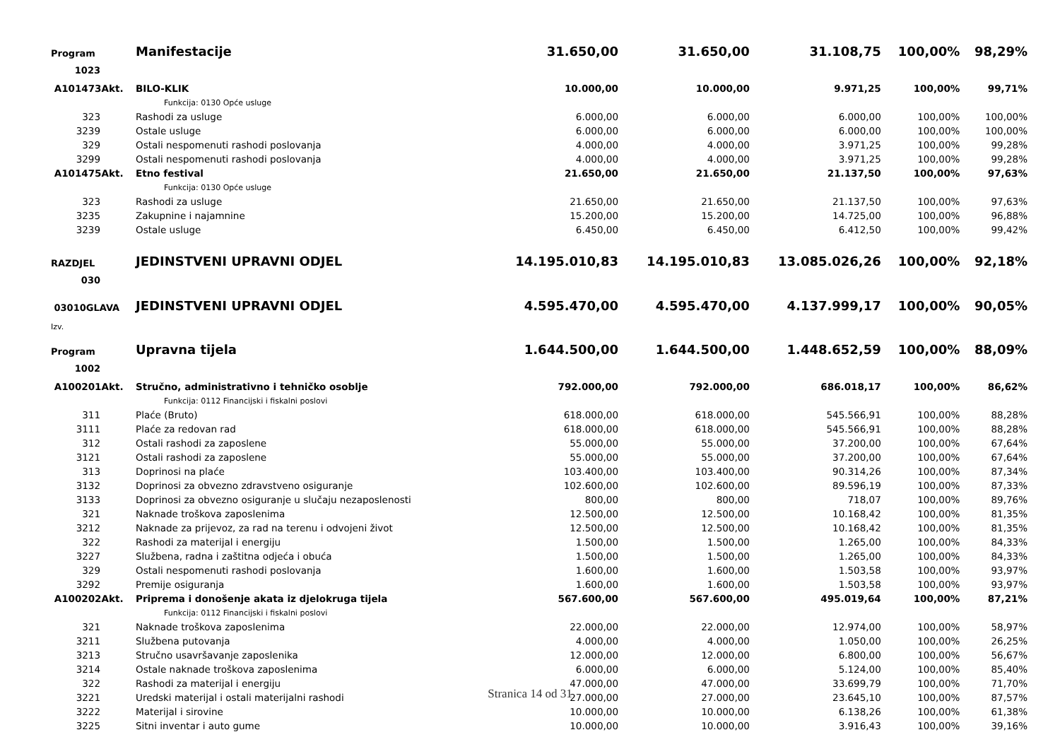| Program | Manifestacije | 31.650,00 | 31.650,00 | 31.108,75 | 100,00% | 98,29% |
| 1023 | | | | | | |
| A101473Akt. | BILO-KLIK | 10.000,00 | 10.000,00 | 9.971,25 | 100,00% | 99,71% |
| | Funkcija: 0130 Opće usluge | | | | | |
| 323 | Rashodi za usluge | 6.000,00 | 6.000,00 | 6.000,00 | 100,00% | 100,00% |
| 3239 | Ostale usluge | 6.000,00 | 6.000,00 | 6.000,00 | 100,00% | 100,00% |
| 329 | Ostali nespomenuti rashodi poslovanja | 4.000,00 | 4.000,00 | 3.971,25 | 100,00% | 99,28% |
| 3299 | Ostali nespomenuti rashodi poslovanja | 4.000,00 | 4.000,00 | 3.971,25 | 100,00% | 99,28% |
| A101475Akt. | Etno festival | 21.650,00 | 21.650,00 | 21.137,50 | 100,00% | 97,63% |
| | Funkcija: 0130 Opće usluge | | | | | |
| 323 | Rashodi za usluge | 21.650,00 | 21.650,00 | 21.137,50 | 100,00% | 97,63% |
| 3235 | Zakupnine i najamnine | 15.200,00 | 15.200,00 | 14.725,00 | 100,00% | 96,88% |
| 3239 | Ostale usluge | 6.450,00 | 6.450,00 | 6.412,50 | 100,00% | 99,42% |
| RAZDJEL | JEDINSTVENI UPRAVNI ODJEL | 14.195.010,83 | 14.195.010,83 | 13.085.026,26 | 100,00% | 92,18% |
| 030 | | | | | | |
| 03010GLAVA | JEDINSTVENI UPRAVNI ODJEL | 4.595.470,00 | 4.595.470,00 | 4.137.999,17 | 100,00% | 90,05% |
| Izv. | | | | | | |
| Program | Upravna tijela | 1.644.500,00 | 1.644.500,00 | 1.448.652,59 | 100,00% | 88,09% |
| 1002 | | | | | | |
| A100201Akt. | Stručno, administrativno i tehničko osoblje | 792.000,00 | 792.000,00 | 686.018,17 | 100,00% | 86,62% |
| | Funkcija: 0112 Financijski i fiskalni poslovi | | | | | |
| 311 | Plaće (Bruto) | 618.000,00 | 618.000,00 | 545.566,91 | 100,00% | 88,28% |
| 3111 | Plaće za redovan rad | 618.000,00 | 618.000,00 | 545.566,91 | 100,00% | 88,28% |
| 312 | Ostali rashodi za zaposlene | 55.000,00 | 55.000,00 | 37.200,00 | 100,00% | 67,64% |
| 3121 | Ostali rashodi za zaposlene | 55.000,00 | 55.000,00 | 37.200,00 | 100,00% | 67,64% |
| 313 | Doprinosi na plaće | 103.400,00 | 103.400,00 | 90.314,26 | 100,00% | 87,34% |
| 3132 | Doprinosi za obvezno zdravstveno osiguranje | 102.600,00 | 102.600,00 | 89.596,19 | 100,00% | 87,33% |
| 3133 | Doprinosi za obvezno osiguranje u slučaju nezaposlenosti | 800,00 | 800,00 | 718,07 | 100,00% | 89,76% |
| 321 | Naknade troškova zaposlenima | 12.500,00 | 12.500,00 | 10.168,42 | 100,00% | 81,35% |
| 3212 | Naknade za prijevoz, za rad na terenu i odvojeni život | 12.500,00 | 12.500,00 | 10.168,42 | 100,00% | 81,35% |
| 322 | Rashodi za materijal i energiju | 1.500,00 | 1.500,00 | 1.265,00 | 100,00% | 84,33% |
| 3227 | Službena, radna i zaštitna odjeća i obuća | 1.500,00 | 1.500,00 | 1.265,00 | 100,00% | 84,33% |
| 329 | Ostali nespomenuti rashodi poslovanja | 1.600,00 | 1.600,00 | 1.503,58 | 100,00% | 93,97% |
| 3292 | Premije osiguranja | 1.600,00 | 1.600,00 | 1.503,58 | 100,00% | 93,97% |
| A100202Akt. | Priprema i donošenje akata iz djelokruga tijela | 567.600,00 | 567.600,00 | 495.019,64 | 100,00% | 87,21% |
| | Funkcija: 0112 Financijski i fiskalni poslovi | | | | | |
| 321 | Naknade troškova zaposlenima | 22.000,00 | 22.000,00 | 12.974,00 | 100,00% | 58,97% |
| 3211 | Službena putovanja | 4.000,00 | 4.000,00 | 1.050,00 | 100,00% | 26,25% |
| 3213 | Stručno usavršavanje zaposlenika | 12.000,00 | 12.000,00 | 6.800,00 | 100,00% | 56,67% |
| 3214 | Ostale naknade troškova zaposlenima | 6.000,00 | 6.000,00 | 5.124,00 | 100,00% | 85,40% |
| 322 | Rashodi za materijal i energiju | 47.000,00 | 47.000,00 | 33.699,79 | 100,00% | 71,70% |
| 3221 | Uredski materijal i ostali materijalni rashodi | 27.000,00 | 27.000,00 | 23.645,10 | 100,00% | 87,57% |
| 3222 | Materijal i sirovine | 10.000,00 | 10.000,00 | 6.138,26 | 100,00% | 61,38% |
| 3225 | Sitni inventar i auto gume | 10.000,00 | 10.000,00 | 3.916,43 | 100,00% | 39,16% |
Stranica 14 od 31